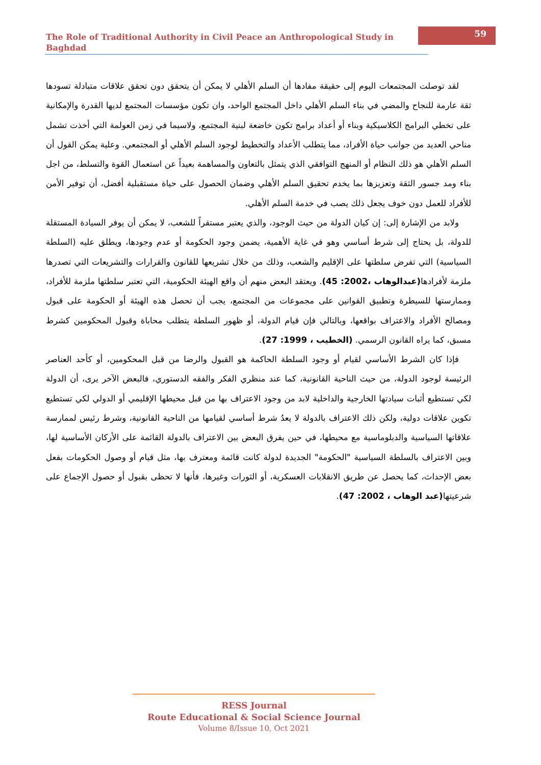The Role of Traditional Authority in Civil Peace an Anthropological Study in Baghdad
59
لقد توصلت المجتمعات اليوم إلى حقيقة مفادها أن السلم الأهلي لا يمكن أن يتحقق دون تحقق علاقات متبادلة تسودها ثقة عارمة للنجاح والمضي في بناء السلم الأهلي داخل المجتمع الواحد، وان تكون مؤسسات المجتمع لديها القدرة والإمكانية على تخطي البرامج الكلاسيكية وبناء أو أعداد برامج تكون خاضعة لبنية المجتمع، ولاسيما في زمن العولمة التي أخذت تشمل مناحي العديد من جوانب حياة الأفراد، مما يتطلب الأعداد والتخطيط لوجود السلم الأهلي أو المجتمعي. وعلية يمكن القول أن السلم الأهلي هو ذلك النظام أو المنهج التوافقي الذي يتمثل بالتعاون والمساهمة بعيداً عن استعمال القوة والتسلط، من اجل بناء ومد جسور الثقة وتعزيزها بما يخدم تحقيق السلم الأهلي وضمان الحصول على حياة مستقبلية أفضل، أن توفير الأمن للأفراد للعمل دون خوف يجعل ذلك يصب في خدمة السلم الأهلي.
ولابد من الإشارة إلى: إن كيان الدولة من حيث الوجود، والذي يعتبر مستقراً للشعب، لا يمكن أن يوفر السيادة المستقلة للدولة، بل يحتاج إلى شرط أساسي وهو في غاية الأهمية، يضمن وجود الحكومة أو عدم وجودها، ويطلق عليه (السلطة السياسية) التي تفرض سلطتها على الإقليم والشعب، وذلك من خلال تشريعها للقانون والقرارات والتشريعات التي تصدرها ملزمة لأفرادها(عبدالوهاب ،2002: 45). ويعتقد البعض منهم أن واقع الهيئة الحكومية، التي تعتبر سلطتها ملزمة للأفراد، وممارستها للسيطرة وتطبيق القوانين على مجموعات من المجتمع، يجب أن تحصل هذه الهيئة أو الحكومة على قبول ومصالح الأفراد والاعتراف بواقعها، وبالتالي فإن قيام الدولة، أو ظهور السلطة يتطلب محاباة وقبول المحكومين كشرط مسبق، كما يراه القانون الرسمي. (الخطيب ، 1999: 27).
فإذا كان الشرط الأساسي لقيام أو وجود السلطة الحاكمة هو القبول والرضا من قبل المحكومين، أو كأحد العناصر الرئيسة لوجود الدولة، من حيث الناحية القانونية، كما عند منظري الفكر والفقه الدستوري، فالبعض الآخر يرى، أن الدولة لكي تستطيع أثبات سيادتها الخارجية والداخلية لابد من وجود الاعتراف بها من قبل محيطها الإقليمي أو الدولي لكي تستطيع تكوين علاقات دولية، ولكن ذلك الاعتراف بالدولة لا يعدُ شرط أساسي لقيامها من الناحية القانونية، وشرط رئيس لممارسة علاقاتها السياسية والدبلوماسية مع محيطها، في حين يفرق البعض بين الاعتراف بالدولة القائمة على الأركان الأساسية لها، وبين الاعتراف بالسلطة السياسية "الحكومة" الجديدة لدولة كانت قائمة ومعترف بها، مثل قيام أو وصول الحكومات بفعل بعض الإحداث، كما يحصل عن طريق الانقلابات العسكرية، أو الثورات وغيرها، فأنها لا تحظى بقبول أو حصول الإجماع على شرعيتها(عبد الوهاب ، 2002: 47).
RESS Journal
Route Educational & Social Science Journal
Volume 8/Issue 10, Oct 2021